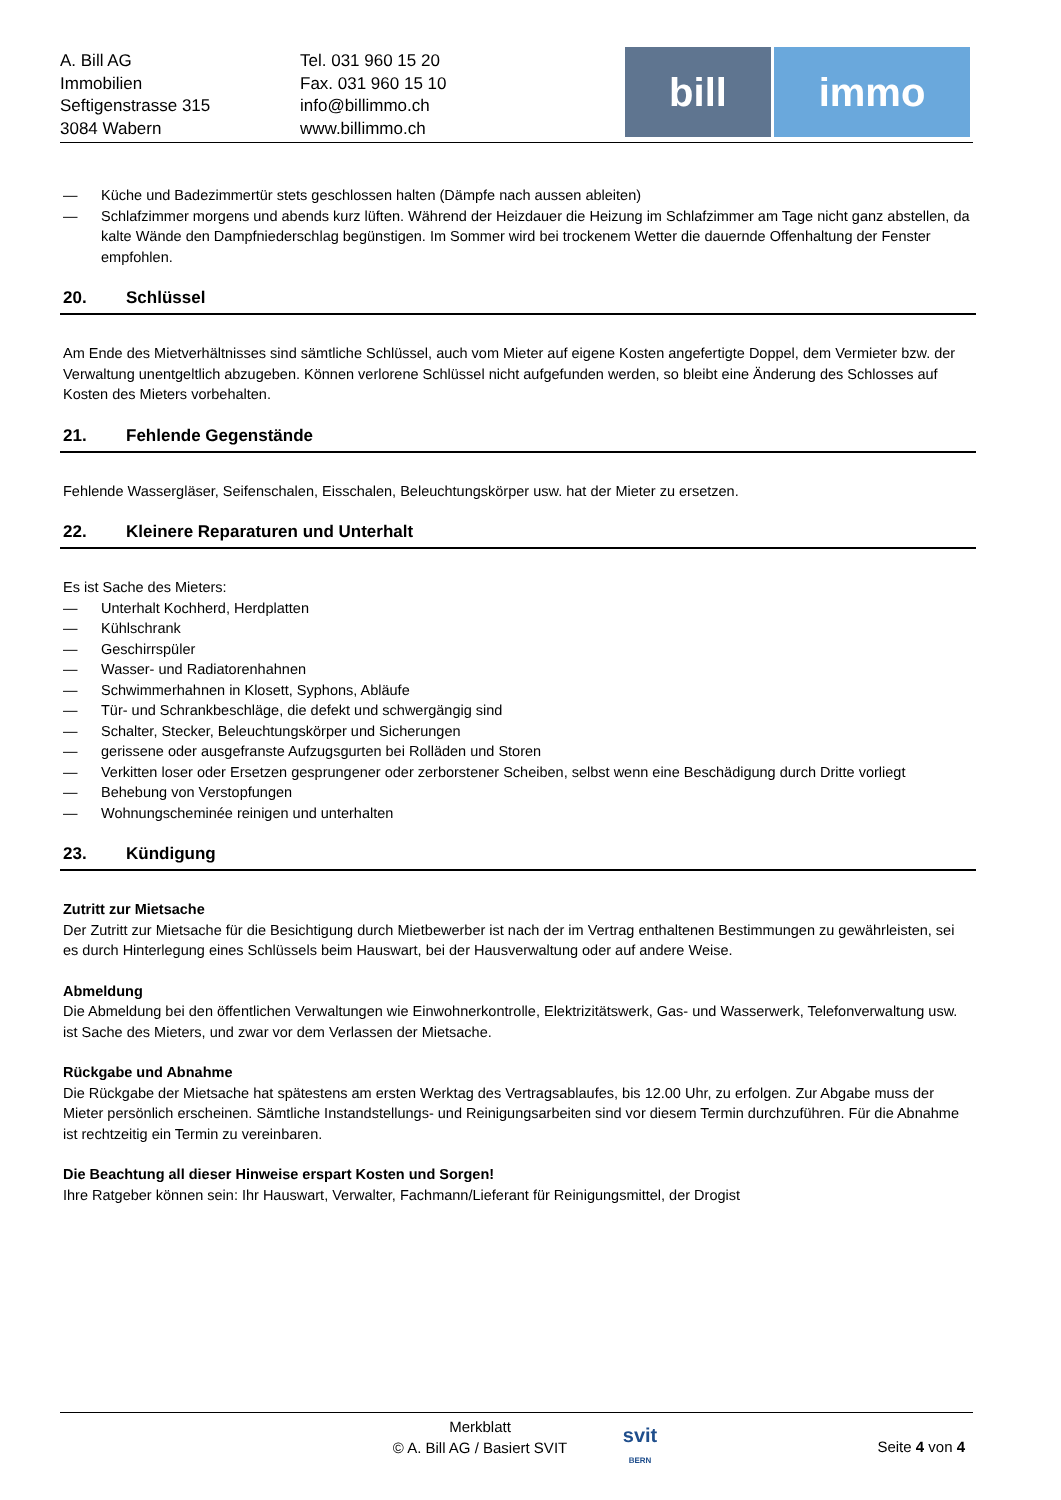A. Bill AG
Immobilien
Seftigenstrasse 315
3084 Wabern
Tel. 031 960 15 20
Fax. 031 960 15 10
info@billimmo.ch
www.billimmo.ch
bill immo
— Küche und Badezimmertür stets geschlossen halten (Dämpfe nach aussen ableiten)
— Schlafzimmer morgens und abends kurz lüften. Während der Heizdauer die Heizung im Schlafzimmer am Tage nicht ganz abstellen, da kalte Wände den Dampfniederschlag begünstigen. Im Sommer wird bei trockenem Wetter die dauernde Offenhaltung der Fenster empfohlen.
20. Schlüssel
Am Ende des Mietverhältnisses sind sämtliche Schlüssel, auch vom Mieter auf eigene Kosten angefertigte Doppel, dem Vermieter bzw. der Verwaltung unentgeltlich abzugeben. Können verlorene Schlüssel nicht aufgefunden werden, so bleibt eine Änderung des Schlosses auf Kosten des Mieters vorbehalten.
21. Fehlende Gegenstände
Fehlende Wassergläser, Seifenschalen, Eisschalen, Beleuchtungskörper usw. hat der Mieter zu ersetzen.
22. Kleinere Reparaturen und Unterhalt
Es ist Sache des Mieters:
— Unterhalt Kochherd, Herdplatten
— Kühlschrank
— Geschirrspüler
— Wasser- und Radiatorenhahnen
— Schwimmerhahnen in Klosett, Syphons, Abläufe
— Tür- und Schrankbeschläge, die defekt und schwergängig sind
— Schalter, Stecker, Beleuchtungskörper und Sicherungen
— gerissene oder ausgefranste Aufzugsgurten bei Rolläden und Storen
— Verkitten loser oder Ersetzen gesprungener oder zerborstener Scheiben, selbst wenn eine Beschädigung durch Dritte vorliegt
— Behebung von Verstopfungen
— Wohnungscheminée reinigen und unterhalten
23. Kündigung
Zutritt zur Mietsache
Der Zutritt zur Mietsache für die Besichtigung durch Mietbewerber ist nach der im Vertrag enthaltenen Bestimmungen zu gewährleisten, sei es durch Hinterlegung eines Schlüssels beim Hauswart, bei der Hausverwaltung oder auf andere Weise.
Abmeldung
Die Abmeldung bei den öffentlichen Verwaltungen wie Einwohnerkontrolle, Elektrizitätswerk, Gas- und Wasserwerk, Telefonverwaltung usw. ist Sache des Mieters, und zwar vor dem Verlassen der Mietsache.
Rückgabe und Abnahme
Die Rückgabe der Mietsache hat spätestens am ersten Werktag des Vertragsablaufes, bis 12.00 Uhr, zu erfolgen. Zur Abgabe muss der Mieter persönlich erscheinen. Sämtliche Instandstellungs- und Reinigungsarbeiten sind vor diesem Termin durchzuführen. Für die Abnahme ist rechtzeitig ein Termin zu vereinbaren.
Die Beachtung all dieser Hinweise erspart Kosten und Sorgen!
Ihre Ratgeber können sein: Ihr Hauswart, Verwalter, Fachmann/Lieferant für Reinigungsmittel, der Drogist
Merkblatt
© A. Bill AG / Basiert SVIT
svit
BERN
Seite 4 von 4